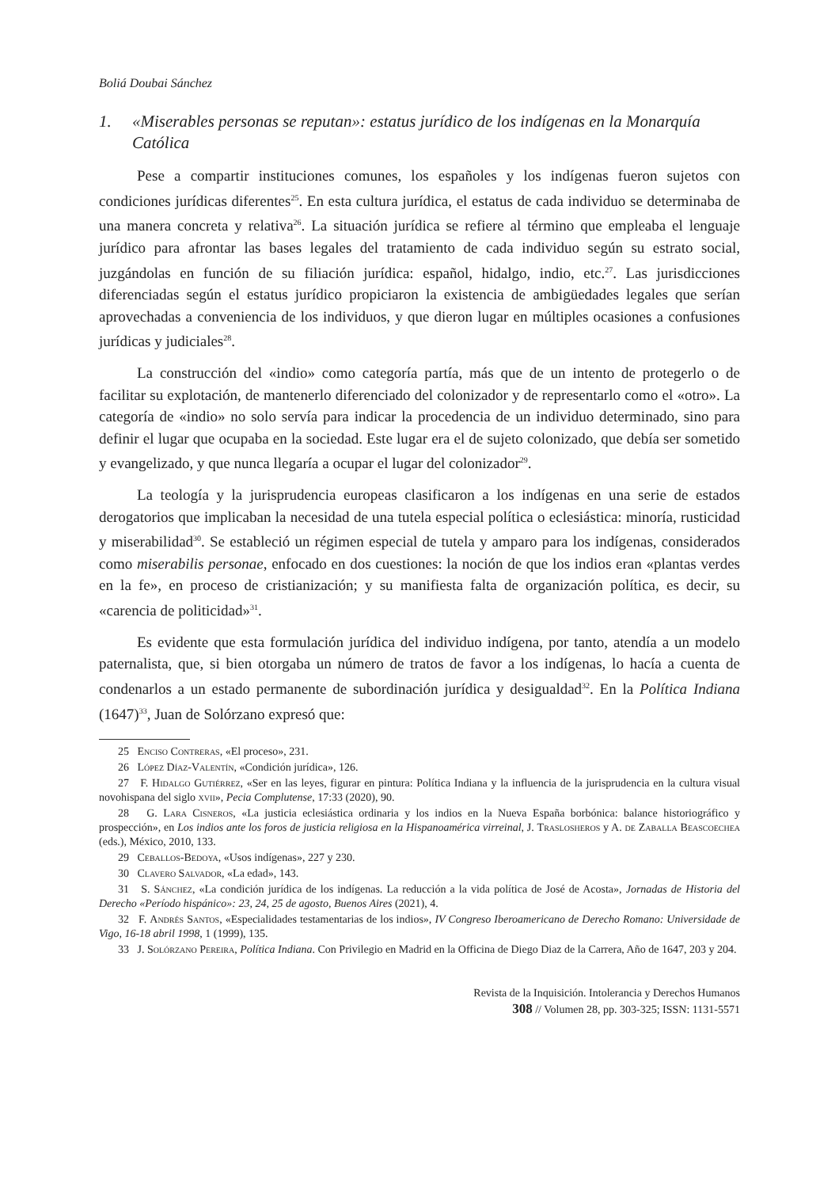Boliá Doubai Sánchez
1. «Miserables personas se reputan»: estatus jurídico de los indígenas en la Monarquía Católica
Pese a compartir instituciones comunes, los españoles y los indígenas fueron sujetos con condiciones jurídicas diferentes<sup>25</sup>. En esta cultura jurídica, el estatus de cada individuo se determinaba de una manera concreta y relativa<sup>26</sup>. La situación jurídica se refiere al término que empleaba el lenguaje jurídico para afrontar las bases legales del tratamiento de cada individuo según su estrato social, juzgándolas en función de su filiación jurídica: español, hidalgo, indio, etc.<sup>27</sup>. Las jurisdicciones diferenciadas según el estatus jurídico propiciaron la existencia de ambigüedades legales que serían aprovechadas a conveniencia de los individuos, y que dieron lugar en múltiples ocasiones a confusiones jurídicas y judiciales<sup>28</sup>.
La construcción del «indio» como categoría partía, más que de un intento de protegerlo o de facilitar su explotación, de mantenerlo diferenciado del colonizador y de representarlo como el «otro». La categoría de «indio» no solo servía para indicar la procedencia de un individuo determinado, sino para definir el lugar que ocupaba en la sociedad. Este lugar era el de sujeto colonizado, que debía ser sometido y evangelizado, y que nunca llegaría a ocupar el lugar del colonizador<sup>29</sup>.
La teología y la jurisprudencia europeas clasificaron a los indígenas en una serie de estados derogatorios que implicaban la necesidad de una tutela especial política o eclesiástica: minoría, rusticidad y miserabilidad<sup>30</sup>. Se estableció un régimen especial de tutela y amparo para los indígenas, considerados como miserabilis personae, enfocado en dos cuestiones: la noción de que los indios eran «plantas verdes en la fe», en proceso de cristianización; y su manifiesta falta de organización política, es decir, su «carencia de politicidad»<sup>31</sup>.
Es evidente que esta formulación jurídica del individuo indígena, por tanto, atendía a un modelo paternalista, que, si bien otorgaba un número de tratos de favor a los indígenas, lo hacía a cuenta de condenarlos a un estado permanente de subordinación jurídica y desigualdad<sup>32</sup>. En la Política Indiana (1647)<sup>33</sup>, Juan de Solórzano expresó que:
25 Enciso Contreras, «El proceso», 231.
26 López Díaz-Valentín, «Condición jurídica», 126.
27 F. Hidalgo Gutiérrez, «Ser en las leyes, figurar en pintura: Política Indiana y la influencia de la jurisprudencia en la cultura visual novohispana del siglo xvii», Pecia Complutense, 17:33 (2020), 90.
28 G. Lara Cisneros, «La justicia eclesiástica ordinaria y los indios en la Nueva España borbónica: balance historiográfico y prospección», en Los indios ante los foros de justicia religiosa en la Hispanoamérica virreinal, J. Traslosheros y A. de Zaballa Beascoechea (eds.), México, 2010, 133.
29 Ceballos-Bedoya, «Usos indígenas», 227 y 230.
30 Clavero Salvador, «La edad», 143.
31 S. Sánchez, «La condición jurídica de los indígenas. La reducción a la vida política de José de Acosta», Jornadas de Historia del Derecho «Período hispánico»: 23, 24, 25 de agosto, Buenos Aires (2021), 4.
32 F. Andrés Santos, «Especialidades testamentarias de los indios», IV Congreso Iberoamericano de Derecho Romano: Universidade de Vigo, 16-18 abril 1998, 1 (1999), 135.
33 J. Solórzano Pereira, Política Indiana. Con Privilegio en Madrid en la Officina de Diego Diaz de la Carrera, Año de 1647, 203 y 204.
Revista de la Inquisición. Intolerancia y Derechos Humanos
308 // Volumen 28, pp. 303-325; ISSN: 1131-5571